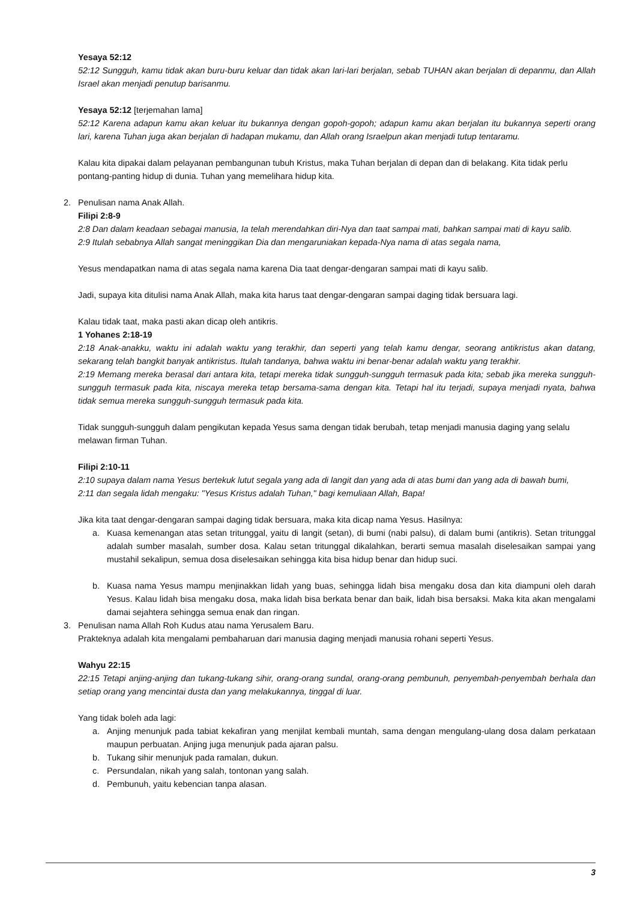Yesaya 52:12
52:12 Sungguh, kamu tidak akan buru-buru keluar dan tidak akan lari-lari berjalan, sebab TUHAN akan berjalan di depanmu, dan Allah Israel akan menjadi penutup barisanmu.
Yesaya 52:12 [terjemahan lama]
52:12 Karena adapun kamu akan keluar itu bukannya dengan gopoh-gopoh; adapun kamu akan berjalan itu bukannya seperti orang lari, karena Tuhan juga akan berjalan di hadapan mukamu, dan Allah orang Israelpun akan menjadi tutup tentaramu.
Kalau kita dipakai dalam pelayanan pembangunan tubuh Kristus, maka Tuhan berjalan di depan dan di belakang. Kita tidak perlu pontang-panting hidup di dunia. Tuhan yang memelihara hidup kita.
2. Penulisan nama Anak Allah.
Filipi 2:8-9
2:8 Dan dalam keadaan sebagai manusia, Ia telah merendahkan diri-Nya dan taat sampai mati, bahkan sampai mati di kayu salib.
2:9 Itulah sebabnya Allah sangat meninggikan Dia dan mengaruniakan kepada-Nya nama di atas segala nama,
Yesus mendapatkan nama di atas segala nama karena Dia taat dengar-dengaran sampai mati di kayu salib.
Jadi, supaya kita ditulisi nama Anak Allah, maka kita harus taat dengar-dengaran sampai daging tidak bersuara lagi.
Kalau tidak taat, maka pasti akan dicap oleh antikris.
1 Yohanes 2:18-19
2:18 Anak-anakku, waktu ini adalah waktu yang terakhir, dan seperti yang telah kamu dengar, seorang antikristus akan datang, sekarang telah bangkit banyak antikristus. Itulah tandanya, bahwa waktu ini benar-benar adalah waktu yang terakhir.
2:19 Memang mereka berasal dari antara kita, tetapi mereka tidak sungguh-sungguh termasuk pada kita; sebab jika mereka sungguh-sungguh termasuk pada kita, niscaya mereka tetap bersama-sama dengan kita. Tetapi hal itu terjadi, supaya menjadi nyata, bahwa tidak semua mereka sungguh-sungguh termasuk pada kita.
Tidak sungguh-sungguh dalam pengikutan kepada Yesus sama dengan tidak berubah, tetap menjadi manusia daging yang selalu melawan firman Tuhan.
Filipi 2:10-11
2:10 supaya dalam nama Yesus bertekuk lutut segala yang ada di langit dan yang ada di atas bumi dan yang ada di bawah bumi,
2:11 dan segala lidah mengaku: "Yesus Kristus adalah Tuhan," bagi kemuliaan Allah, Bapa!
Jika kita taat dengar-dengaran sampai daging tidak bersuara, maka kita dicap nama Yesus. Hasilnya:
a. Kuasa kemenangan atas setan tritunggal, yaitu di langit (setan), di bumi (nabi palsu), di dalam bumi (antikris). Setan tritunggal adalah sumber masalah, sumber dosa. Kalau setan tritunggal dikalahkan, berarti semua masalah diselesaikan sampai yang mustahil sekalipun, semua dosa diselesaikan sehingga kita bisa hidup benar dan hidup suci.
b. Kuasa nama Yesus mampu menjinakkan lidah yang buas, sehingga lidah bisa mengaku dosa dan kita diampuni oleh darah Yesus. Kalau lidah bisa mengaku dosa, maka lidah bisa berkata benar dan baik, lidah bisa bersaksi. Maka kita akan mengalami damai sejahtera sehingga semua enak dan ringan.
3. Penulisan nama Allah Roh Kudus atau nama Yerusalem Baru.
Prakteknya adalah kita mengalami pembaharuan dari manusia daging menjadi manusia rohani seperti Yesus.
Wahyu 22:15
22:15 Tetapi anjing-anjing dan tukang-tukang sihir, orang-orang sundal, orang-orang pembunuh, penyembah-penyembah berhala dan setiap orang yang mencintai dusta dan yang melakukannya, tinggal di luar.
Yang tidak boleh ada lagi:
a. Anjing menunjuk pada tabiat kekafiran yang menjilat kembali muntah, sama dengan mengulang-ulang dosa dalam perkataan maupun perbuatan. Anjing juga menunjuk pada ajaran palsu.
b. Tukang sihir menunjuk pada ramalan, dukun.
c. Persundalan, nikah yang salah, tontonan yang salah.
d. Pembunuh, yaitu kebencian tanpa alasan.
3